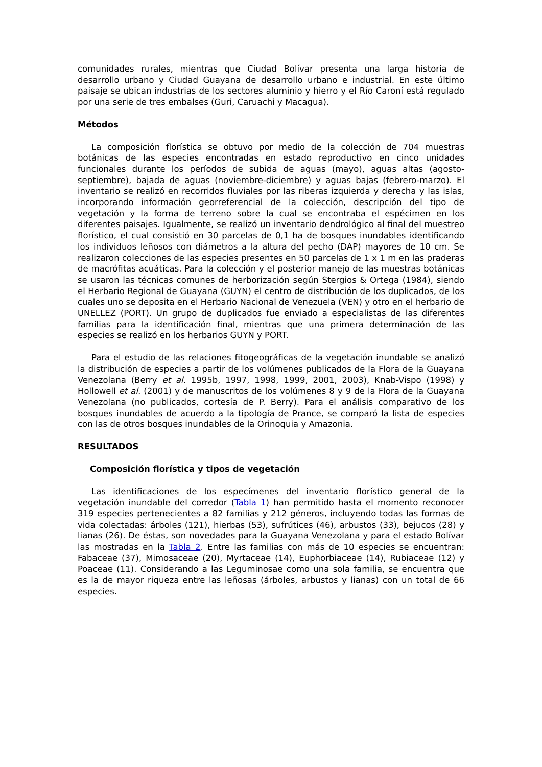comunidades rurales, mientras que Ciudad Bolívar presenta una larga historia de desarrollo urbano y Ciudad Guayana de desarrollo urbano e industrial. En este último paisaje se ubican industrias de los sectores aluminio y hierro y el Río Caroní está regulado por una serie de tres embalses (Guri, Caruachi y Macagua).
Métodos
La composición florística se obtuvo por medio de la colección de 704 muestras botánicas de las especies encontradas en estado reproductivo en cinco unidades funcionales durante los períodos de subida de aguas (mayo), aguas altas (agosto-septiembre), bajada de aguas (noviembre-diciembre) y aguas bajas (febrero-marzo). El inventario se realizó en recorridos fluviales por las riberas izquierda y derecha y las islas, incorporando información georreferencial de la colección, descripción del tipo de vegetación y la forma de terreno sobre la cual se encontraba el espécimen en los diferentes paisajes. Igualmente, se realizó un inventario dendrológico al final del muestreo florístico, el cual consistió en 30 parcelas de 0,1 ha de bosques inundables identificando los individuos leñosos con diámetros a la altura del pecho (DAP) mayores de 10 cm. Se realizaron colecciones de las especies presentes en 50 parcelas de 1 x 1 m en las praderas de macrófitas acuáticas. Para la colección y el posterior manejo de las muestras botánicas se usaron las técnicas comunes de herborización según Stergios & Ortega (1984), siendo el Herbario Regional de Guayana (GUYN) el centro de distribución de los duplicados, de los cuales uno se deposita en el Herbario Nacional de Venezuela (VEN) y otro en el herbario de UNELLEZ (PORT). Un grupo de duplicados fue enviado a especialistas de las diferentes familias para la identificación final, mientras que una primera determinación de las especies se realizó en los herbarios GUYN y PORT.
Para el estudio de las relaciones fitogeográficas de la vegetación inundable se analizó la distribución de especies a partir de los volúmenes publicados de la Flora de la Guayana Venezolana (Berry et al. 1995b, 1997, 1998, 1999, 2001, 2003), Knab-Vispo (1998) y Hollowell et al. (2001) y de manuscritos de los volúmenes 8 y 9 de la Flora de la Guayana Venezolana (no publicados, cortesía de P. Berry). Para el análisis comparativo de los bosques inundables de acuerdo a la tipología de Prance, se comparó la lista de especies con las de otros bosques inundables de la Orinoquia y Amazonia.
RESULTADOS
Composición florística y tipos de vegetación
Las identificaciones de los especímenes del inventario florístico general de la vegetación inundable del corredor (Tabla 1) han permitido hasta el momento reconocer 319 especies pertenecientes a 82 familias y 212 géneros, incluyendo todas las formas de vida colectadas: árboles (121), hierbas (53), sufrútices (46), arbustos (33), bejucos (28) y lianas (26). De éstas, son novedades para la Guayana Venezolana y para el estado Bolívar las mostradas en la Tabla 2. Entre las familias con más de 10 especies se encuentran: Fabaceae (37), Mimosaceae (20), Myrtaceae (14), Euphorbiaceae (14), Rubiaceae (12) y Poaceae (11). Considerando a las Leguminosae como una sola familia, se encuentra que es la de mayor riqueza entre las leñosas (árboles, arbustos y lianas) con un total de 66 especies.